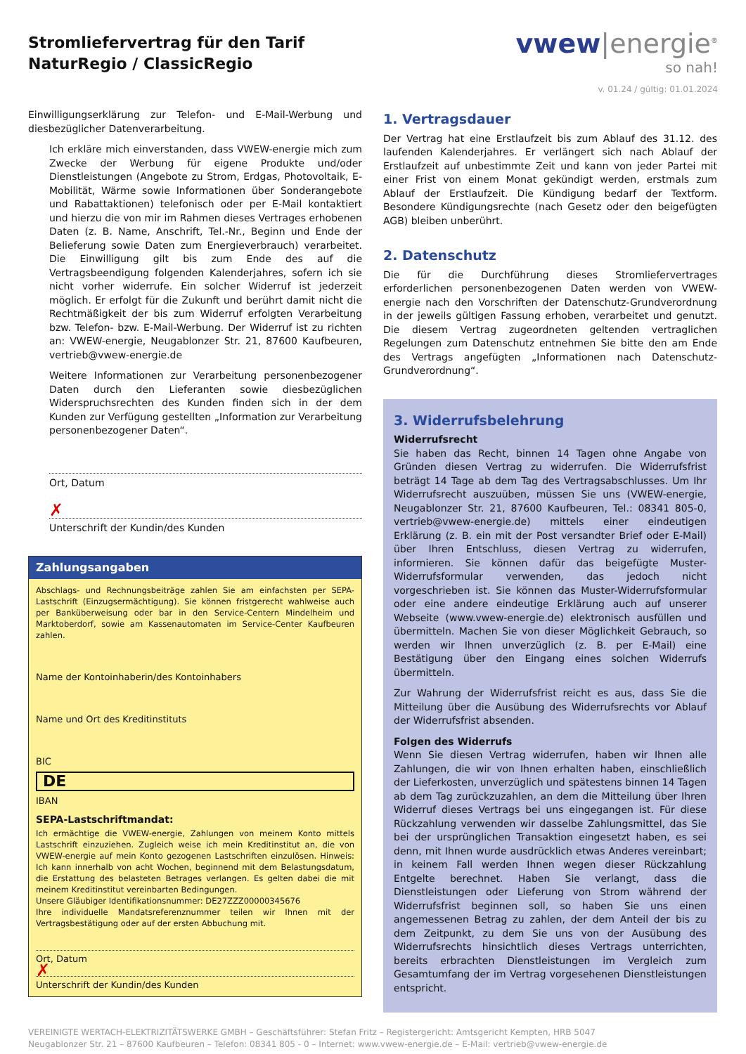Stromliefervertrag für den Tarif
NaturRegio / ClassicRegio
vwew|energie<sup>®</sup>
so nah!
v. 01.24 / gültig: 01.01.2024
Einwilligungserklärung zur Telefon- und E-Mail-Werbung und diesbezüglicher Datenverarbeitung.
Ich erkläre mich einverstanden, dass VWEW-energie mich zum Zwecke der Werbung für eigene Produkte und/oder Dienstleistungen (Angebote zu Strom, Erdgas, Photovoltaik, E-Mobilität, Wärme sowie Informationen über Sonderangebote und Rabattaktionen) telefonisch oder per E-Mail kontaktiert und hierzu die von mir im Rahmen dieses Vertrages erhobenen Daten (z. B. Name, Anschrift, Tel.-Nr., Beginn und Ende der Belieferung sowie Daten zum Energieverbrauch) verarbeitet. Die Einwilligung gilt bis zum Ende des auf die Vertragsbeendigung folgenden Kalenderjahres, sofern ich sie nicht vorher widerrufe. Ein solcher Widerruf ist jederzeit möglich. Er erfolgt für die Zukunft und berührt damit nicht die Rechtmäßigkeit der bis zum Widerruf erfolgten Verarbeitung bzw. Telefon- bzw. E-Mail-Werbung. Der Widerruf ist zu richten an: VWEW-energie, Neugablonzer Str. 21, 87600 Kaufbeuren, vertrieb@vwew-energie.de
Weitere Informationen zur Verarbeitung personenbezogener Daten durch den Lieferanten sowie diesbezüglichen Widerspruchsrechten des Kunden finden sich in der dem Kunden zur Verfügung gestellten „Information zur Verarbeitung personenbezogener Daten“.
Ort, Datum
✗
Unterschrift der Kundin/des Kunden
Zahlungsangaben
Abschlags- und Rechnungsbeiträge zahlen Sie am einfachsten per SEPA-Lastschrift (Einzugsermächtigung). Sie können fristgerecht wahlweise auch per Banküberweisung oder bar in den Service-Centern Mindelheim und Marktoberdorf, sowie am Kassenautomaten im Service-Center Kaufbeuren zahlen.
Name der Kontoinhaberin/des Kontoinhabers
Name und Ort des Kreditinstituts
BIC
DE
IBAN
SEPA-Lastschriftmandat:
Ich ermächtige die VWEW-energie, Zahlungen von meinem Konto mittels Lastschrift einzuziehen. Zugleich weise ich mein Kreditinstitut an, die von VWEW-energie auf mein Konto gezogenen Lastschriften einzulösen. Hinweis: Ich kann innerhalb von acht Wochen, beginnend mit dem Belastungsdatum, die Erstattung des belasteten Betrages verlangen. Es gelten dabei die mit meinem Kreditinstitut vereinbarten Bedingungen.
Unsere Gläubiger Identifikationsnummer: DE27ZZZ00000345676
Ihre individuelle Mandatsreferenznummer teilen wir Ihnen mit der Vertragsbestätigung oder auf der ersten Abbuchung mit.
Ort, Datum
✗
Unterschrift der Kundin/des Kunden
1. Vertragsdauer
Der Vertrag hat eine Erstlaufzeit bis zum Ablauf des 31.12. des laufenden Kalenderjahres. Er verlängert sich nach Ablauf der Erstlaufzeit auf unbestimmte Zeit und kann von jeder Partei mit einer Frist von einem Monat gekündigt werden, erstmals zum Ablauf der Erstlaufzeit. Die Kündigung bedarf der Textform. Besondere Kündigungsrechte (nach Gesetz oder den beigefügten AGB) bleiben unberührt.
2. Datenschutz
Die für die Durchführung dieses Stromliefervertrages erforderlichen personenbezogenen Daten werden von VWEW-energie nach den Vorschriften der Datenschutz-Grundverordnung in der jeweils gültigen Fassung erhoben, verarbeitet und genutzt. Die diesem Vertrag zugeordneten geltenden vertraglichen Regelungen zum Datenschutz entnehmen Sie bitte den am Ende des Vertrags angefügten „Informationen nach Datenschutz-Grundverordnung“.
3. Widerrufsbelehrung
Widerrufsrecht
Sie haben das Recht, binnen 14 Tagen ohne Angabe von Gründen diesen Vertrag zu widerrufen. Die Widerrufsfrist beträgt 14 Tage ab dem Tag des Vertragsabschlusses. Um Ihr Widerrufsrecht auszuüben, müssen Sie uns (VWEW-energie, Neugablonzer Str. 21, 87600 Kaufbeuren, Tel.: 08341 805-0, vertrieb@vwew-energie.de) mittels einer eindeutigen Erklärung (z. B. ein mit der Post versandter Brief oder E-Mail) über Ihren Entschluss, diesen Vertrag zu widerrufen, informieren. Sie können dafür das beigefügte Muster-Widerrufsformular verwenden, das jedoch nicht vorgeschrieben ist. Sie können das Muster-Widerrufsformular oder eine andere eindeutige Erklärung auch auf unserer Webseite (www.vwew-energie.de) elektronisch ausfüllen und übermitteln. Machen Sie von dieser Möglichkeit Gebrauch, so werden wir Ihnen unverzüglich (z. B. per E-Mail) eine Bestätigung über den Eingang eines solchen Widerrufs übermitteln.
Zur Wahrung der Widerrufsfrist reicht es aus, dass Sie die Mitteilung über die Ausübung des Widerrufsrechts vor Ablauf der Widerrufsfrist absenden.
Folgen des Widerrufs
Wenn Sie diesen Vertrag widerrufen, haben wir Ihnen alle Zahlungen, die wir von Ihnen erhalten haben, einschließlich der Lieferkosten, unverzüglich und spätestens binnen 14 Tagen ab dem Tag zurückzuzahlen, an dem die Mitteilung über Ihren Widerruf dieses Vertrags bei uns eingegangen ist. Für diese Rückzahlung verwenden wir dasselbe Zahlungsmittel, das Sie bei der ursprünglichen Transaktion eingesetzt haben, es sei denn, mit Ihnen wurde ausdrücklich etwas Anderes vereinbart; in keinem Fall werden Ihnen wegen dieser Rückzahlung Entgelte berechnet. Haben Sie verlangt, dass die Dienstleistungen oder Lieferung von Strom während der Widerrufsfrist beginnen soll, so haben Sie uns einen angemessenen Betrag zu zahlen, der dem Anteil der bis zu dem Zeitpunkt, zu dem Sie uns von der Ausübung des Widerrufsrechts hinsichtlich dieses Vertrags unterrichten, bereits erbrachten Dienstleistungen im Vergleich zum Gesamtumfang der im Vertrag vorgesehenen Dienstleistungen entspricht.
VEREINIGTE WERTACH-ELEKTRIZITÄTSWERKE GMBH – Geschäftsführer: Stefan Fritz – Registergericht: Amtsgericht Kempten, HRB 5047
Neugablonzer Str. 21 – 87600 Kaufbeuren – Telefon: 08341 805 - 0 – Internet: www.vwew-energie.de – E-Mail: vertrieb@vwew-energie.de